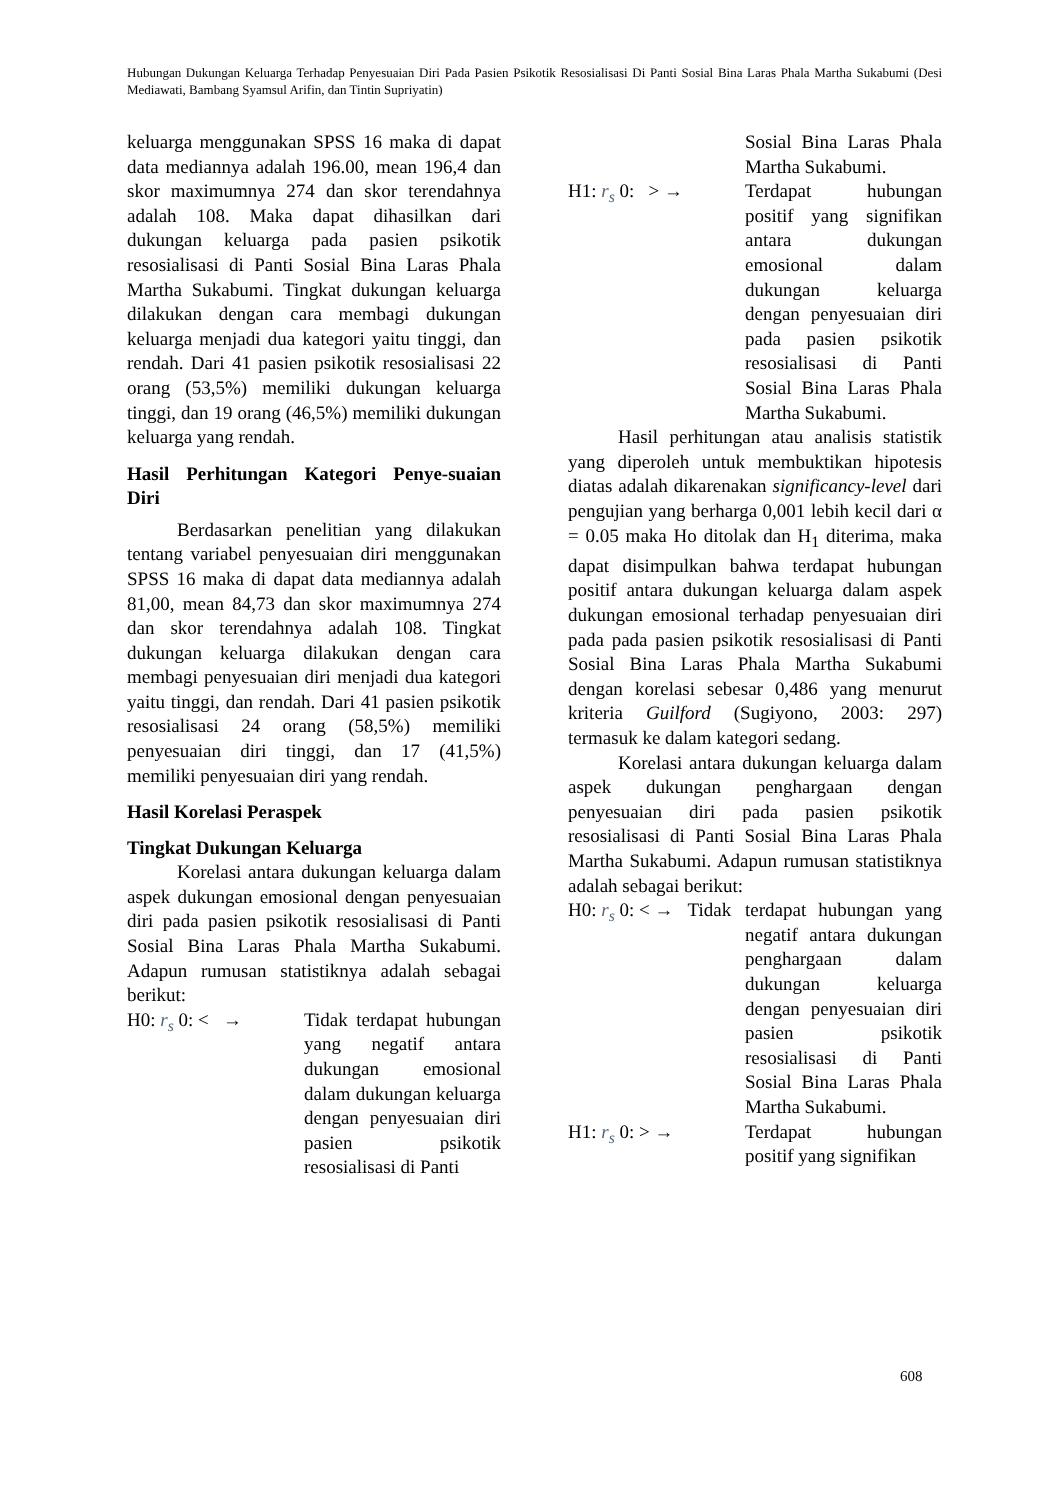Hubungan Dukungan Keluarga Terhadap Penyesuaian Diri Pada Pasien Psikotik Resosialisasi Di Panti Sosial Bina Laras Phala Martha Sukabumi (Desi Mediawati, Bambang Syamsul Arifin, dan Tintin Supriyatin)
keluarga menggunakan SPSS 16 maka di dapat data mediannya adalah 196.00, mean 196,4 dan skor maximumnya 274 dan skor terendahnya adalah 108. Maka dapat dihasilkan dari dukungan keluarga pada pasien psikotik resosialisasi di Panti Sosial Bina Laras Phala Martha Sukabumi. Tingkat dukungan keluarga dilakukan dengan cara membagi dukungan keluarga menjadi dua kategori yaitu tinggi, dan rendah. Dari 41 pasien psikotik resosialisasi 22 orang (53,5%) memiliki dukungan keluarga tinggi, dan 19 orang (46,5%) memiliki dukungan keluarga yang rendah.
Hasil Perhitungan Kategori Penye-suaian Diri
Berdasarkan penelitian yang dilakukan tentang variabel penyesuaian diri menggunakan SPSS 16 maka di dapat data mediannya adalah 81,00, mean 84,73 dan skor maximumnya 274 dan skor terendahnya adalah 108. Tingkat dukungan keluarga dilakukan dengan cara membagi penyesuaian diri menjadi dua kategori yaitu tinggi, dan rendah. Dari 41 pasien psikotik resosialisasi 24 orang (58,5%) memiliki penyesuaian diri tinggi, dan 17 (41,5%) memiliki penyesuaian diri yang rendah.
Hasil Korelasi Peraspek
Tingkat Dukungan Keluarga
Korelasi antara dukungan keluarga dalam aspek dukungan emosional dengan penyesuaian diri pada pasien psikotik resosialisasi di Panti Sosial Bina Laras Phala Martha Sukabumi. Adapun rumusan statistiknya adalah sebagai berikut:
H0: r<sub>s</sub> 0: < → Tidak terdapat hubungan yang negatif antara dukungan emosional dalam dukungan keluarga dengan penyesuaian diri pasien psikotik resosialisasi di Panti
Sosial Bina Laras Phala Martha Sukabumi.
H1: r<sub>s</sub> 0: > → Terdapat hubungan positif yang signifikan antara dukungan emosional dalam dukungan keluarga dengan penyesuaian diri pada pasien psikotik resosialisasi di Panti Sosial Bina Laras Phala Martha Sukabumi.
Hasil perhitungan atau analisis statistik yang diperoleh untuk membuktikan hipotesis diatas adalah dikarenakan significancy-level dari pengujian yang berharga 0,001 lebih kecil dari α = 0.05 maka Ho ditolak dan H<sub>1</sub> diterima, maka dapat disimpulkan bahwa terdapat hubungan positif antara dukungan keluarga dalam aspek dukungan emosional terhadap penyesuaian diri pada pada pasien psikotik resosialisasi di Panti Sosial Bina Laras Phala Martha Sukabumi dengan korelasi sebesar 0,486 yang menurut kriteria Guilford (Sugiyono, 2003: 297) termasuk ke dalam kategori sedang.
Korelasi antara dukungan keluarga dalam aspek dukungan penghargaan dengan penyesuaian diri pada pasien psikotik resosialisasi di Panti Sosial Bina Laras Phala Martha Sukabumi. Adapun rumusan statistiknya adalah sebagai berikut:
H0: r<sub>s</sub> 0: < → Tidak
terdapat hubungan yang negatif antara dukungan penghargaan dalam dukungan keluarga dengan penyesuaian diri pasien psikotik resosialisasi di Panti Sosial Bina Laras Phala Martha Sukabumi.
H1: r<sub>s</sub> 0: > → Terdapat hubungan positif yang signifikan
608